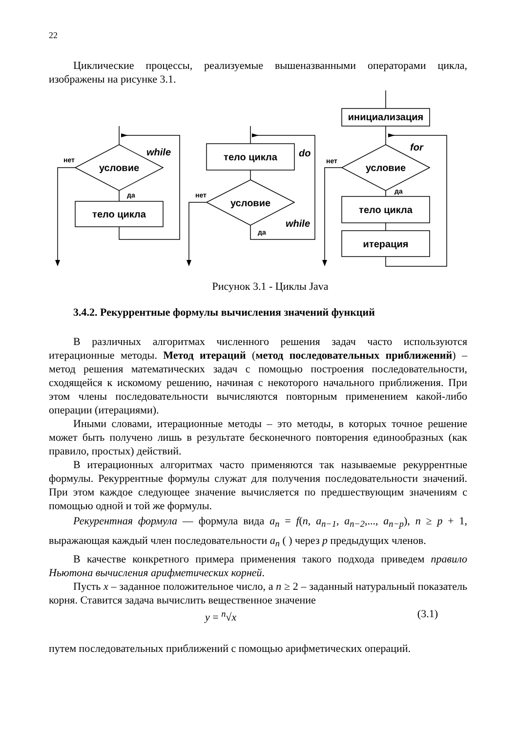22
Циклические процессы, реализуемые вышеназванными операторами цикла, изображены на рисунке 3.1.
условие
тело цикла
тело цикла
условие
инициализация
условие
тело цикла
итерация
нет
да
нет
да
нет
да
while
do
while
for
Рисунок 3.1 - Циклы Java
3.4.2. Рекуррентные формулы вычисления значений функций
В различных алгоритмах численного решения задач часто используются итерационные методы. Метод итераций (метод последовательных приближений) – метод решения математических задач с помощью построения последовательности, сходящейся к искомому решению, начиная с некоторого начального приближения. При этом члены последовательности вычисляются повторным применением какой-либо операции (итерациями).
Иными словами, итерационные методы – это методы, в которых точное решение может быть получено лишь в результате бесконечного повторения единообразных (как правило, простых) действий.
В итерационных алгоритмах часто применяются так называемые рекуррентные формулы. Рекуррентные формулы служат для получения последовательности значений. При этом каждое следующее значение вычисляется по предшествующим значениям с помощью одной и той же формулы.
Рекурентная формула — формула вида a<sub>n</sub> = f(n, a<sub>n−1</sub>, a<sub>n−2</sub>,..., a<sub>n−p</sub>), n ≥ p + 1, выражающая каждый член последовательности a<sub>n</sub> ( ) через p предыдущих членов.
В качестве конкретного примера применения такого подхода приведем правило Ньютона вычисления арифметических корней.
Пусть x – заданное положительное число, а n ≥ 2 – заданный натуральный показатель корня. Ставится задача вычислить вещественное значение
y = <sup>n</sup>√x (3.1)
путем последовательных приближений с помощью арифметических операций.